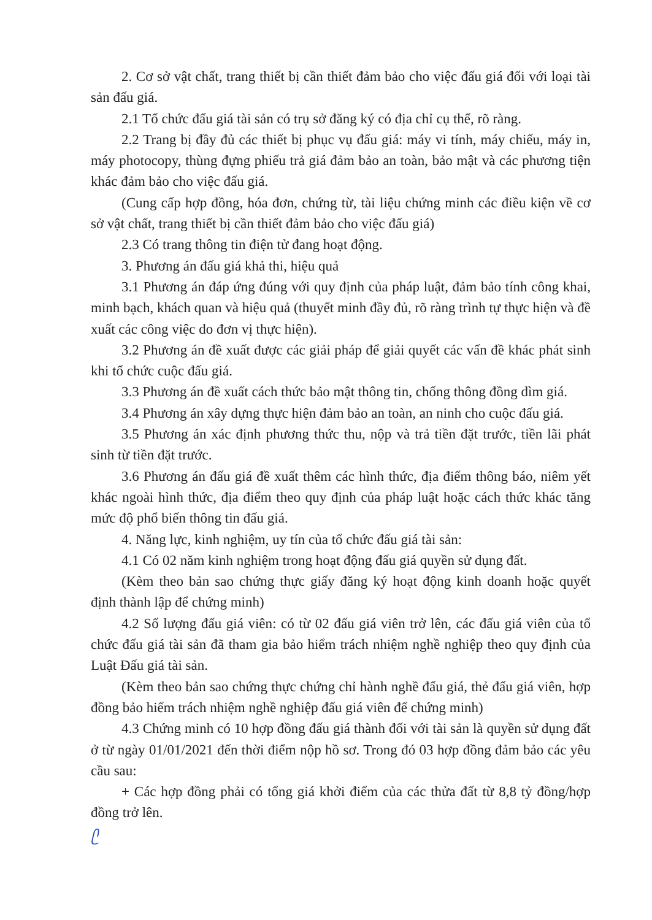2. Cơ sở vật chất, trang thiết bị cần thiết đảm bảo cho việc đấu giá đối với loại tài sản đấu giá.
2.1 Tổ chức đấu giá tài sản có trụ sở đăng ký có địa chỉ cụ thể, rõ ràng.
2.2 Trang bị đầy đủ các thiết bị phục vụ đấu giá: máy vi tính, máy chiếu, máy in, máy photocopy, thùng đựng phiếu trả giá đảm bảo an toàn, bảo mật và các phương tiện khác đảm bảo cho việc đấu giá.
(Cung cấp hợp đồng, hóa đơn, chứng từ, tài liệu chứng minh các điều kiện về cơ sở vật chất, trang thiết bị cần thiết đảm bảo cho việc đấu giá)
2.3 Có trang thông tin điện tử đang hoạt động.
3. Phương án đấu giá khả thi, hiệu quả
3.1 Phương án đáp ứng đúng với quy định của pháp luật, đảm bảo tính công khai, minh bạch, khách quan và hiệu quả (thuyết minh đầy đủ, rõ ràng trình tự thực hiện và đề xuất các công việc do đơn vị thực hiện).
3.2 Phương án đề xuất được các giải pháp để giải quyết các vấn đề khác phát sinh khi tổ chức cuộc đấu giá.
3.3 Phương án đề xuất cách thức bảo mật thông tin, chống thông đồng dìm giá.
3.4 Phương án xây dựng thực hiện đảm bảo an toàn, an ninh cho cuộc đấu giá.
3.5 Phương án xác định phương thức thu, nộp và trả tiền đặt trước, tiền lãi phát sinh từ tiền đặt trước.
3.6 Phương án đấu giá đề xuất thêm các hình thức, địa điểm thông báo, niêm yết khác ngoài hình thức, địa điểm theo quy định của pháp luật hoặc cách thức khác tăng mức độ phổ biến thông tin đấu giá.
4. Năng lực, kinh nghiệm, uy tín của tổ chức đấu giá tài sản:
4.1 Có 02 năm kinh nghiệm trong hoạt động đấu giá quyền sử dụng đất.
(Kèm theo bản sao chứng thực giấy đăng ký hoạt động kinh doanh hoặc quyết định thành lập để chứng minh)
4.2 Số lượng đấu giá viên: có từ 02 đấu giá viên trở lên, các đấu giá viên của tổ chức đấu giá tài sản đã tham gia bảo hiểm trách nhiệm nghề nghiệp theo quy định của Luật Đấu giá tài sản.
(Kèm theo bản sao chứng thực chứng chỉ hành nghề đấu giá, thẻ đấu giá viên, hợp đồng bảo hiểm trách nhiệm nghề nghiệp đấu giá viên để chứng minh)
4.3 Chứng minh có 10 hợp đồng đấu giá thành đối với tài sản là quyền sử dụng đất ở từ ngày 01/01/2021 đến thời điểm nộp hồ sơ. Trong đó 03 hợp đồng đảm bảo các yêu cầu sau:
+ Các hợp đồng phải có tổng giá khởi điểm của các thửa đất từ 8,8 tỷ đồng/hợp đồng trở lên.
ᥫ